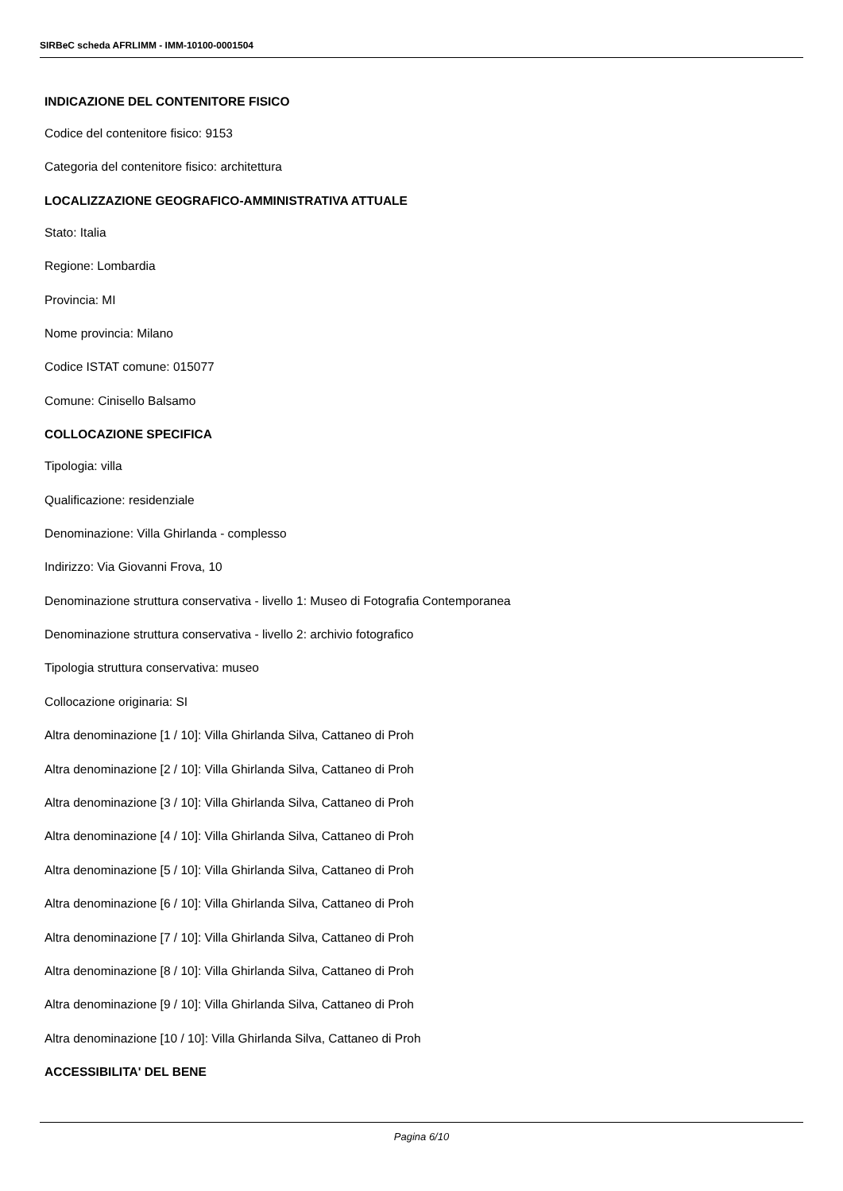SIRBeC scheda AFRLIMM - IMM-10100-0001504
INDICAZIONE DEL CONTENITORE FISICO
Codice del contenitore fisico: 9153
Categoria del contenitore fisico: architettura
LOCALIZZAZIONE GEOGRAFICO-AMMINISTRATIVA ATTUALE
Stato: Italia
Regione: Lombardia
Provincia: MI
Nome provincia: Milano
Codice ISTAT comune: 015077
Comune: Cinisello Balsamo
COLLOCAZIONE SPECIFICA
Tipologia: villa
Qualificazione: residenziale
Denominazione: Villa Ghirlanda - complesso
Indirizzo: Via Giovanni Frova, 10
Denominazione struttura conservativa - livello 1: Museo di Fotografia Contemporanea
Denominazione struttura conservativa - livello 2: archivio fotografico
Tipologia struttura conservativa: museo
Collocazione originaria: SI
Altra denominazione [1 / 10]: Villa Ghirlanda Silva, Cattaneo di Proh
Altra denominazione [2 / 10]: Villa Ghirlanda Silva, Cattaneo di Proh
Altra denominazione [3 / 10]: Villa Ghirlanda Silva, Cattaneo di Proh
Altra denominazione [4 / 10]: Villa Ghirlanda Silva, Cattaneo di Proh
Altra denominazione [5 / 10]: Villa Ghirlanda Silva, Cattaneo di Proh
Altra denominazione [6 / 10]: Villa Ghirlanda Silva, Cattaneo di Proh
Altra denominazione [7 / 10]: Villa Ghirlanda Silva, Cattaneo di Proh
Altra denominazione [8 / 10]: Villa Ghirlanda Silva, Cattaneo di Proh
Altra denominazione [9 / 10]: Villa Ghirlanda Silva, Cattaneo di Proh
Altra denominazione [10 / 10]: Villa Ghirlanda Silva, Cattaneo di Proh
ACCESSIBILITA' DEL BENE
Pagina 6/10